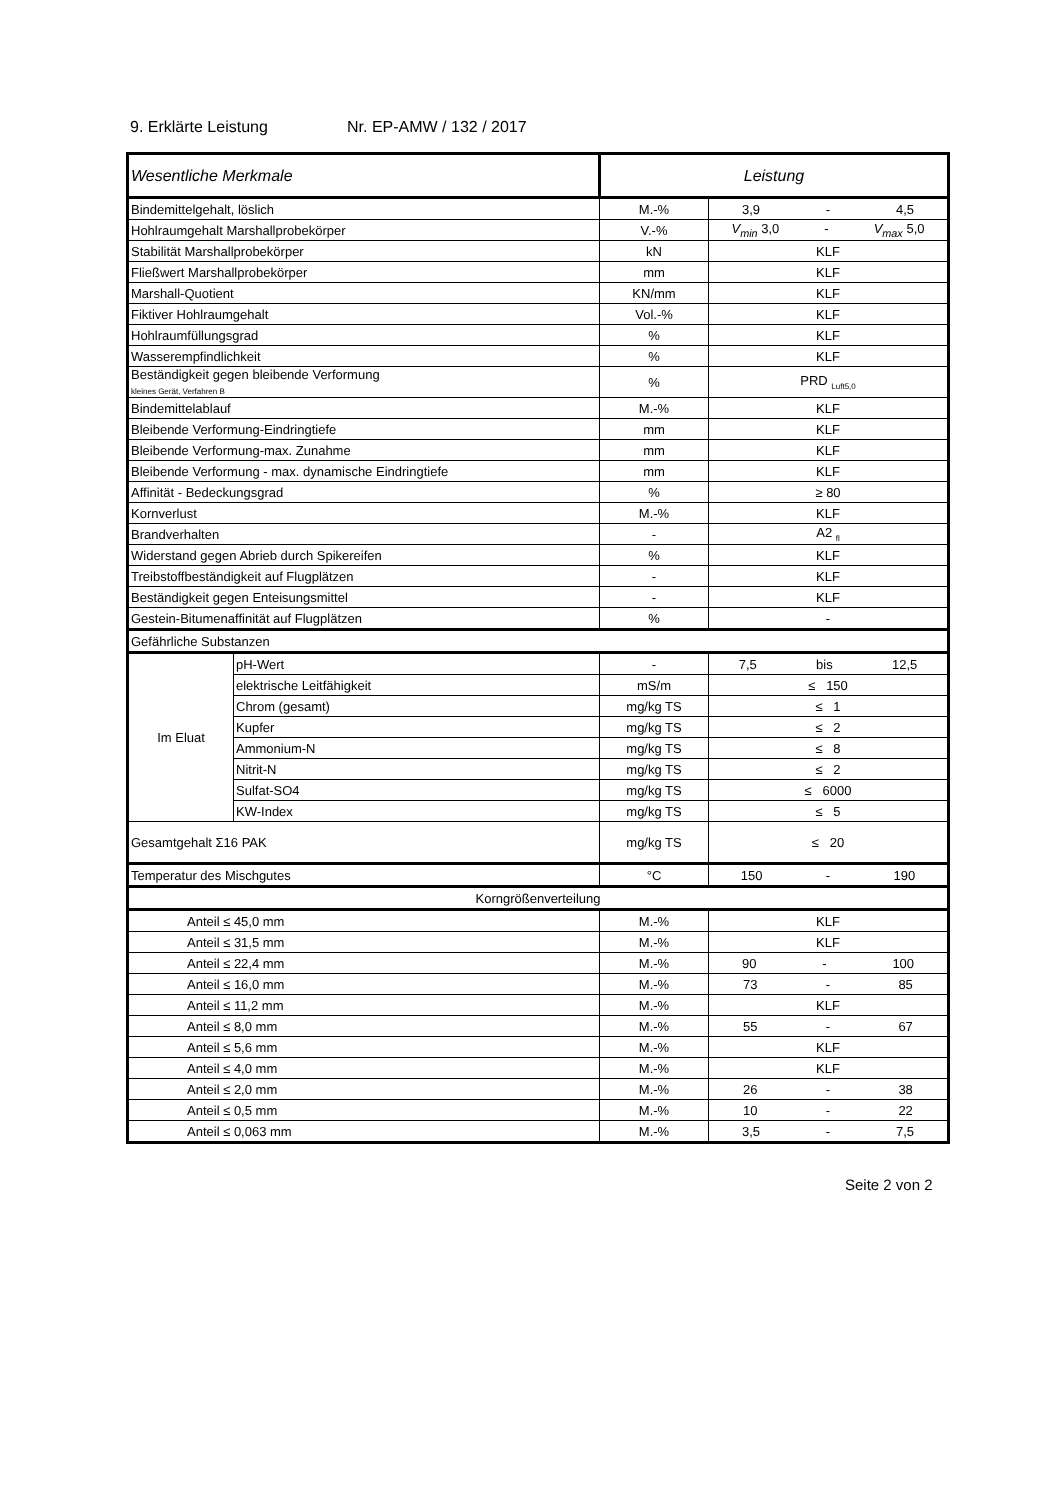9. Erklärte Leistung Nr. EP-AMW / 132 / 2017
| Wesentliche Merkmale | | Leistung | |
| Bindemittelgehalt, löslich | | M.-% | 3,9 - 4,5 |
| Hohlraumgehalt Marshallprobekörper | | V.-% | V<sub>min</sub> 3,0 - V<sub>max</sub> 5,0 |
| Stabilität Marshallprobekörper | | kN | KLF |
| Fließwert Marshallprobekörper | | mm | KLF |
| Marshall-Quotient | | KN/mm | KLF |
| Fiktiver Hohlraumgehalt | | Vol.-% | KLF |
| Hohlraumfüllungsgrad | | % | KLF |
| Wasserempfindlichkeit | | % | KLF |
| Beständigkeit gegen bleibende Verformung kleines Gerät, Verfahren B | | % | PRD <sub>Luft5,0</sub> |
| Bindemittelablauf | | M.-% | KLF |
| Bleibende Verformung-Eindringtiefe | | mm | KLF |
| Bleibende Verformung-max. Zunahme | | mm | KLF |
| Bleibende Verformung - max. dynamische Eindringtiefe | | mm | KLF |
| Affinität - Bedeckungsgrad | | % | ≥ 80 |
| Kornverlust | | M.-% | KLF |
| Brandverhalten | | - | A2 <sub>fl</sub> |
| Widerstand gegen Abrieb durch Spikereifen | | % | KLF |
| Treibstoffbeständigkeit auf Flugplätzen | | - | KLF |
| Beständigkeit gegen Enteisungsmittel | | - | KLF |
| Gestein-Bitumenaffinität auf Flugplätzen | | % | - |
| Gefährliche Substanzen | | | |
| Im Eluat | pH-Wert | - | 7,5 bis 12,5 |
| | elektrische Leitfähigkeit | mS/m | ≤ 150 |
| | Chrom (gesamt) | mg/kg TS | ≤ 1 |
| | Kupfer | mg/kg TS | ≤ 2 |
| | Ammonium-N | mg/kg TS | ≤ 8 |
| | Nitrit-N | mg/kg TS | ≤ 2 |
| | Sulfat-SO4 | mg/kg TS | ≤ 6000 |
| | KW-Index | mg/kg TS | ≤ 5 |
| Gesamtgehalt Σ16 PAK | | mg/kg TS | ≤ 20 |
| Temperatur des Mischgutes | | °C | 150 - 190 |
| Korngrößenverteilung | | | |
| Anteil ≤ 45,0 mm | | M.-% | KLF |
| Anteil ≤ 31,5 mm | | M.-% | KLF |
| Anteil ≤ 22,4 mm | | M.-% | 90 - 100 |
| Anteil ≤ 16,0 mm | | M.-% | 73 - 85 |
| Anteil ≤ 11,2 mm | | M.-% | KLF |
| Anteil ≤ 8,0 mm | | M.-% | 55 - 67 |
| Anteil ≤ 5,6 mm | | M.-% | KLF |
| Anteil ≤ 4,0 mm | | M.-% | KLF |
| Anteil ≤ 2,0 mm | | M.-% | 26 - 38 |
| Anteil ≤ 0,5 mm | | M.-% | 10 - 22 |
| Anteil ≤ 0,063 mm | | M.-% | 3,5 - 7,5 |
Seite 2 von 2